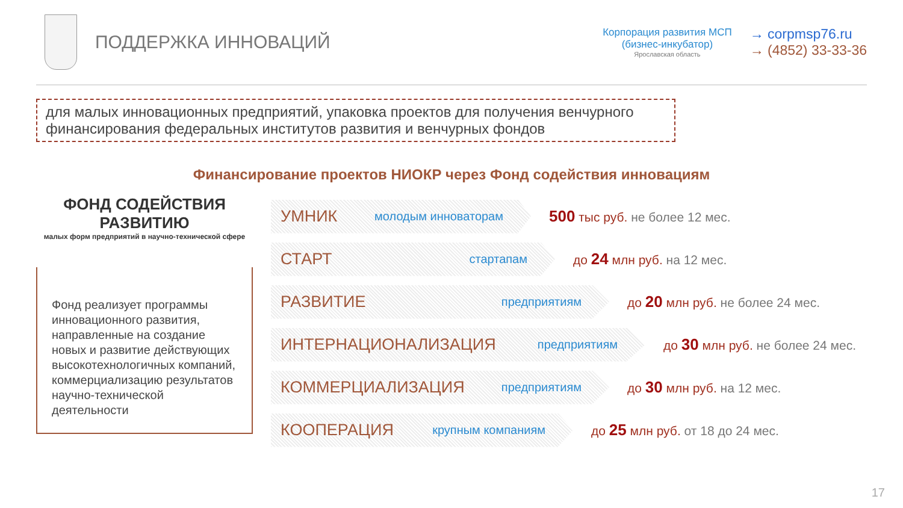ПОДДЕРЖКА ИННОВАЦИЙ
Корпорация развития МСП
(бизнес-инкубатор)
Ярославская область
→ corpmsp76.ru
→ (4852) 33-33-36
для малых инновационных предприятий, упаковка проектов для получения венчурного финансирования федеральных институтов развития и венчурных фондов
Финансирование проектов НИОКР через Фонд содействия инновациям
ФОНД СОДЕЙСТВИЯ РАЗВИТИЮ
малых форм предприятий в научно-технической сфере
Фонд реализует программы инновационного развития, направленные на создание новых и развитие действующих высокотехнологичных компаний, коммерциализацию результатов научно-технической деятельности
УМНИК молодым инноваторам
500 тыс руб. не более 12 мес.
СТАРТ стартапам
до 24 млн руб. на 12 мес.
РАЗВИТИЕ предприятиям
до 20 млн руб. не более 24 мес.
ИНТЕРНАЦИОНАЛИЗАЦИЯ предприятиям
до 30 млн руб. не более 24 мес.
КОММЕРЦИАЛИЗАЦИЯ предприятиям
до 30 млн руб. на 12 мес.
КООПЕРАЦИЯ крупным компаниям
до 25 млн руб. от 18 до 24 мес.
17